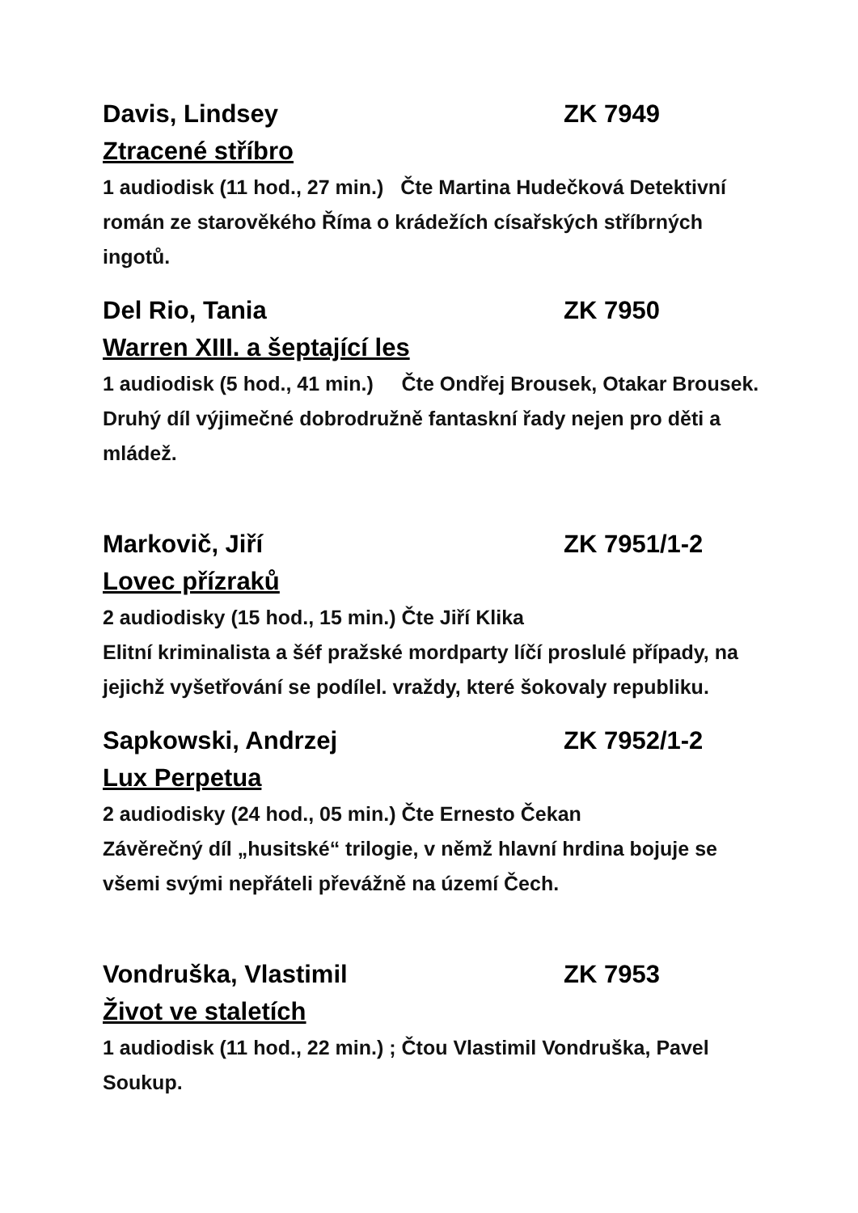Davis, Lindsey ZK 7949
Ztracené stříbro
1 audiodisk (11 hod., 27 min.) Čte Martina Hudečková Detektivní román ze starověkého Říma o krádežích císařských stříbrných ingotů.
Del Rio, Tania ZK 7950
Warren XIII. a šeptající les
1 audiodisk (5 hod., 41 min.) Čte Ondřej Brousek, Otakar Brousek. Druhý díl výjimečné dobrodružně fantaskní řady nejen pro děti a mládež.
Markovič, Jiří ZK 7951/1-2
Lovec přízraků
2 audiodisky (15 hod., 15 min.) Čte Jiří Klika
Elitní kriminalista a šéf pražské mordparty líčí proslulé případy, na jejichž vyšetřování se podílel. vraždy, které šokovaly republiku.
Sapkowski, Andrzej ZK 7952/1-2
Lux Perpetua
2 audiodisky (24 hod., 05 min.) Čte Ernesto Čekan
Závěrečný díl „husitské“ trilogie, v němž hlavní hrdina bojuje se všemi svými nepřáteli převážně na území Čech.
Vondruška, Vlastimil ZK 7953
Život ve staletích
1 audiodisk (11 hod., 22 min.) ; Čtou Vlastimil Vondruška, Pavel Soukup.